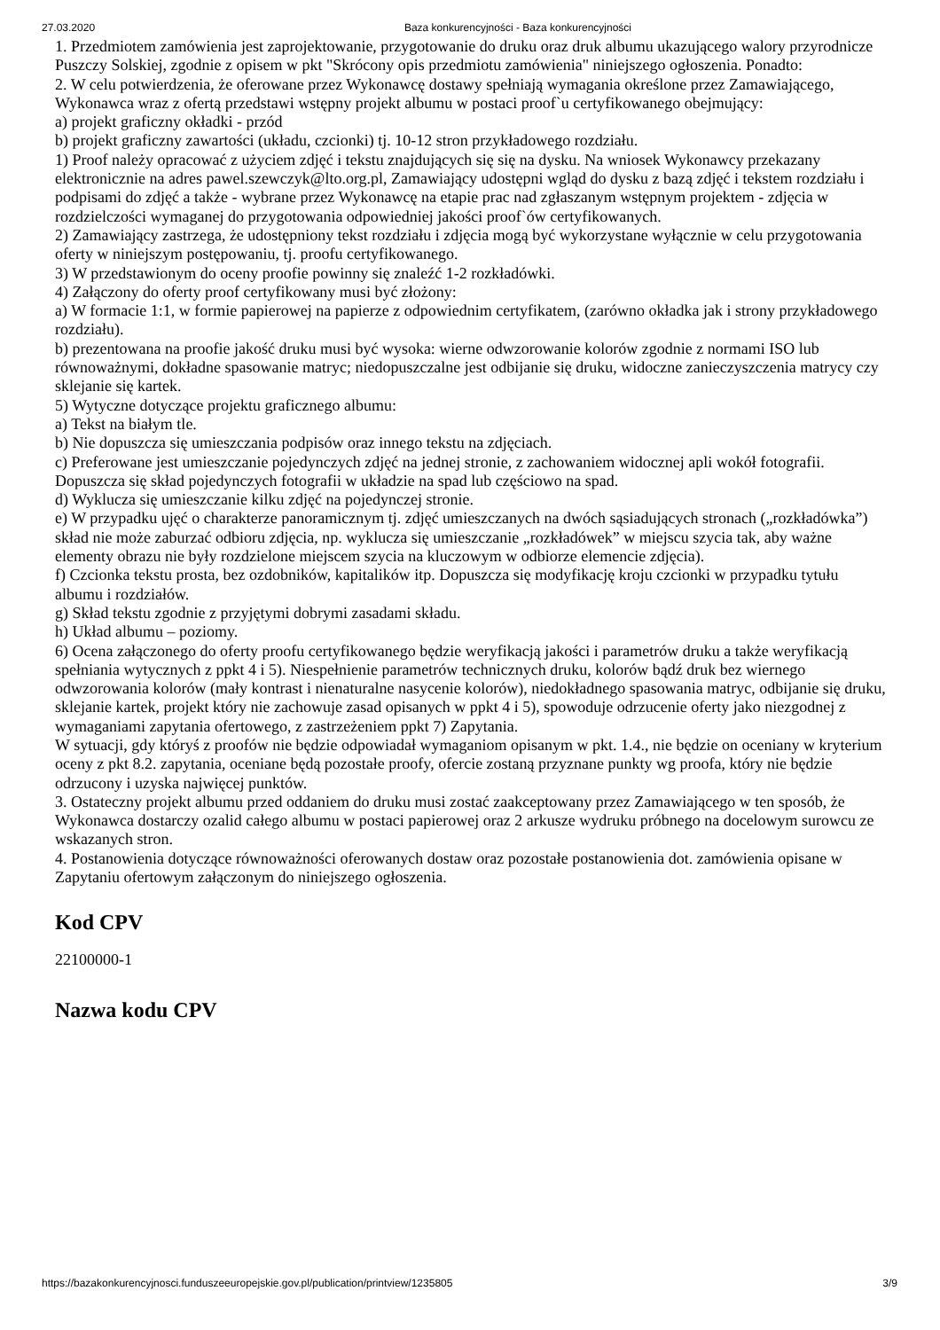27.03.2020 Baza konkurencyjności - Baza konkurencyjności
1. Przedmiotem zamówienia jest zaprojektowanie, przygotowanie do druku oraz druk albumu ukazującego walory przyrodnicze Puszczy Solskiej, zgodnie z opisem w pkt "Skrócony opis przedmiotu zamówienia" niniejszego ogłoszenia. Ponadto:
2. W celu potwierdzenia, że oferowane przez Wykonawcę dostawy spełniają wymagania określone przez Zamawiającego, Wykonawca wraz z ofertą przedstawi wstępny projekt albumu w postaci proof`u certyfikowanego obejmujący:
a) projekt graficzny okładki - przód
b) projekt graficzny zawartości (układu, czcionki) tj. 10-12 stron przykładowego rozdziału.
1) Proof należy opracować z użyciem zdjęć i tekstu znajdujących się się na dysku. Na wniosek Wykonawcy przekazany elektronicznie na adres pawel.szewczyk@lto.org.pl, Zamawiający udostępni wgląd do dysku z bazą zdjęć i tekstem rozdziału i podpisami do zdjęć a także - wybrane przez Wykonawcę na etapie prac nad zgłaszanym wstępnym projektem - zdjęcia w rozdzielczości wymaganej do przygotowania odpowiedniej jakości proof`ów certyfikowanych.
2) Zamawiający zastrzega, że udostępniony tekst rozdziału i zdjęcia mogą być wykorzystane wyłącznie w celu przygotowania oferty w niniejszym postępowaniu, tj. proofu certyfikowanego.
3) W przedstawionym do oceny proofie powinny się znaleźć 1-2 rozkładówki.
4) Załączony do oferty proof certyfikowany musi być złożony:
a) W formacie 1:1, w formie papierowej na papierze z odpowiednim certyfikatem, (zarówno okładka jak i strony przykładowego rozdziału).
b) prezentowana na proofie jakość druku musi być wysoka: wierne odwzorowanie kolorów zgodnie z normami ISO lub równoważnymi, dokładne spasowanie matryc; niedopuszczalne jest odbijanie się druku, widoczne zanieczyszczenia matrycy czy sklejanie się kartek.
5) Wytyczne dotyczące projektu graficznego albumu:
a) Tekst na białym tle.
b) Nie dopuszcza się umieszczania podpisów oraz innego tekstu na zdjęciach.
c) Preferowane jest umieszczanie pojedynczych zdjęć na jednej stronie, z zachowaniem widocznej apli wokół fotografii. Dopuszcza się skład pojedynczych fotografii w układzie na spad lub częściowo na spad.
d) Wyklucza się umieszczanie kilku zdjęć na pojedynczej stronie.
e) W przypadku ujęć o charakterze panoramicznym tj. zdjęć umieszczanych na dwóch sąsiadujących stronach („rozkładówka”) skład nie może zaburzać odbioru zdjęcia, np. wyklucza się umieszczanie „rozkładówek” w miejscu szycia tak, aby ważne elementy obrazu nie były rozdzielone miejscem szycia na kluczowym w odbiorze elemencie zdjęcia).
f) Czcionka tekstu prosta, bez ozdobników, kapitalików itp. Dopuszcza się modyfikację kroju czcionki w przypadku tytułu albumu i rozdziałów.
g) Skład tekstu zgodnie z przyjętymi dobrymi zasadami składu.
h) Układ albumu – poziomy.
6) Ocena załączonego do oferty proofu certyfikowanego będzie weryfikacją jakości i parametrów druku a także weryfikacją spełniania wytycznych z ppkt 4 i 5). Niespełnienie parametrów technicznych druku, kolorów bądź druk bez wiernego odwzorowania kolorów (mały kontrast i nienaturalne nasycenie kolorów), niedokładnego spasowania matryc, odbijanie się druku, sklejanie kartek, projekt który nie zachowuje zasad opisanych w ppkt 4 i 5), spowoduje odrzucenie oferty jako niezgodnej z wymaganiami zapytania ofertowego, z zastrzeżeniem ppkt 7) Zapytania.
W sytuacji, gdy któryś z proofów nie będzie odpowiadał wymaganiom opisanym w pkt. 1.4., nie będzie on oceniany w kryterium oceny z pkt 8.2. zapytania, oceniane będą pozostałe proofy, ofercie zostaną przyznane punkty wg proofa, który nie będzie odrzucony i uzyska najwięcej punktów.
3. Ostateczny projekt albumu przed oddaniem do druku musi zostać zaakceptowany przez Zamawiającego w ten sposób, że Wykonawca dostarczy ozalid całego albumu w postaci papierowej oraz 2 arkusze wydruku próbnego na docelowym surowcu ze wskazanych stron.
4. Postanowienia dotyczące równoważności oferowanych dostaw oraz pozostałe postanowienia dot. zamówienia opisane w Zapytaniu ofertowym załączonym do niniejszego ogłoszenia.
Kod CPV
22100000-1
Nazwa kodu CPV
https://bazakonkurencyjnosci.funduszeeuropejskie.gov.pl/publication/printview/1235805 3/9